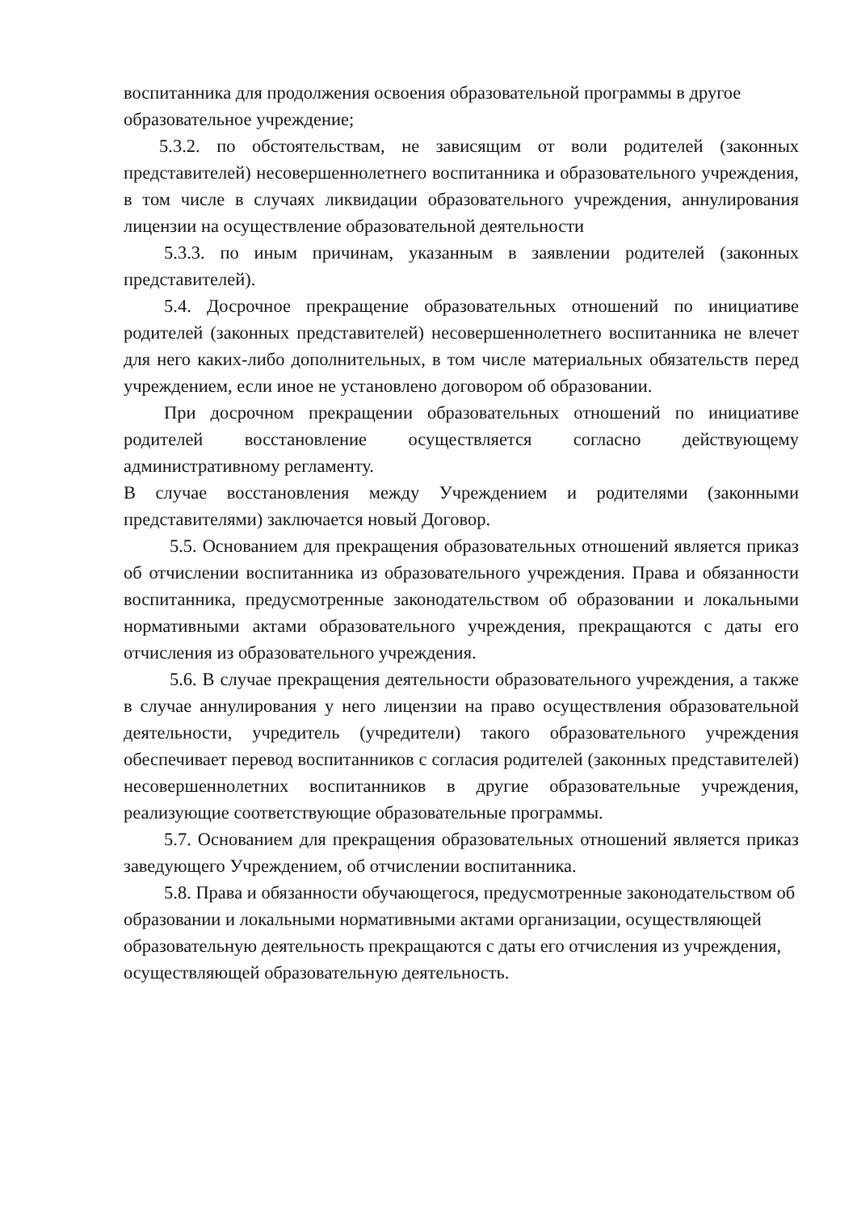воспитанника для продолжения освоения образовательной программы в другое образовательное учреждение;
5.3.2. по обстоятельствам, не зависящим от воли родителей (законных представителей) несовершеннолетнего воспитанника и образовательного учреждения, в том числе в случаях ликвидации образовательного учреждения, аннулирования лицензии на осуществление образовательной деятельности
5.3.3. по иным причинам, указанным в заявлении родителей (законных представителей).
5.4. Досрочное прекращение образовательных отношений по инициативе родителей (законных представителей) несовершеннолетнего воспитанника не влечет для него каких-либо дополнительных, в том числе материальных обязательств перед учреждением, если иное не установлено договором об образовании.
При досрочном прекращении образовательных отношений по инициативе родителей восстановление осуществляется согласно действующему административному регламенту.
В случае восстановления между Учреждением и родителями (законными представителями) заключается новый Договор.
5.5. Основанием для прекращения образовательных отношений является приказ об отчислении воспитанника из образовательного учреждения. Права и обязанности воспитанника, предусмотренные законодательством об образовании и локальными нормативными актами образовательного учреждения, прекращаются с даты его отчисления из образовательного учреждения.
5.6. В случае прекращения деятельности образовательного учреждения, а также в случае аннулирования у него лицензии на право осуществления образовательной деятельности, учредитель (учредители) такого образовательного учреждения обеспечивает перевод воспитанников с согласия родителей (законных представителей) несовершеннолетних воспитанников в другие образовательные учреждения, реализующие соответствующие образовательные программы.
5.7. Основанием для прекращения образовательных отношений является приказ заведующего Учреждением, об отчислении воспитанника.
5.8. Права и обязанности обучающегося, предусмотренные законодательством об образовании и локальными нормативными актами организации, осуществляющей образовательную деятельность прекращаются с даты его отчисления из учреждения, осуществляющей образовательную деятельность.